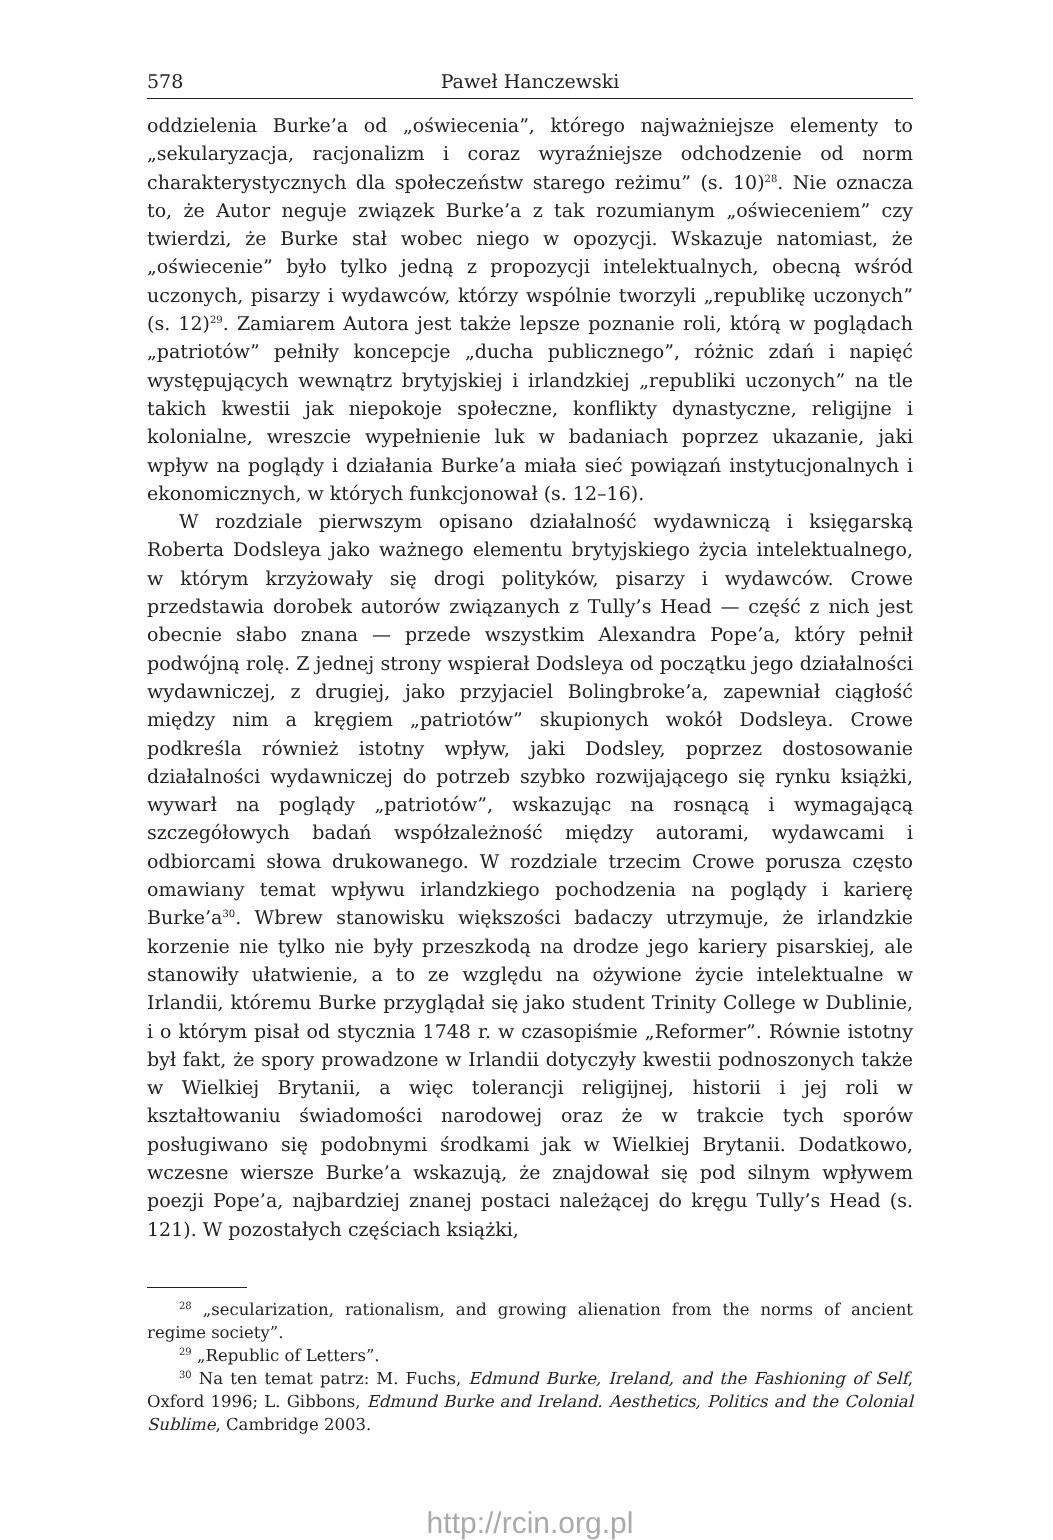578 Paweł Hanczewski
oddzielenia Burke’a od „oświecenia”, którego najważniejsze elementy to „sekularyzacja, racjonalizm i coraz wyraźniejsze odchodzenie od norm charakterystycznych dla społeczeństw starego reżimu” (s. 10)<sup>28</sup>. Nie oznacza to, że Autor neguje związek Burke’a z tak rozumianym „oświeceniem” czy twierdzi, że Burke stał wobec niego w opozycji. Wskazuje natomiast, że „oświecenie” było tylko jedną z propozycji intelektualnych, obecną wśród uczonych, pisarzy i wydawców, którzy wspólnie tworzyli „republikę uczonych” (s. 12)<sup>29</sup>. Zamiarem Autora jest także lepsze poznanie roli, którą w poglądach „patriotów” pełniły koncepcje „ducha publicznego”, różnic zdań i napięć występujących wewnątrz brytyjskiej i irlandzkiej „republiki uczonych” na tle takich kwestii jak niepokoje społeczne, konflikty dynastyczne, religijne i kolonialne, wreszcie wypełnienie luk w badaniach poprzez ukazanie, jaki wpływ na poglądy i działania Burke’a miała sieć powiązań instytucjonalnych i ekonomicznych, w których funkcjonował (s. 12–16).
W rozdziale pierwszym opisano działalność wydawniczą i księgarską Roberta Dodsleya jako ważnego elementu brytyjskiego życia intelektualnego, w którym krzyżowały się drogi polityków, pisarzy i wydawców. Crowe przedstawia dorobek autorów związanych z Tully’s Head — część z nich jest obecnie słabo znana — przede wszystkim Alexandra Pope’a, który pełnił podwójną rolę. Z jednej strony wspierał Dodsleya od początku jego działalności wydawniczej, z drugiej, jako przyjaciel Bolingbroke’a, zapewniał ciągłość między nim a kręgiem „patriotów” skupionych wokół Dodsleya. Crowe podkreśla również istotny wpływ, jaki Dodsley, poprzez dostosowanie działalności wydawniczej do potrzeb szybko rozwijającego się rynku książki, wywarł na poglądy „patriotów”, wskazując na rosnącą i wymagającą szczegółowych badań współzależność między autorami, wydawcami i odbiorcami słowa drukowanego. W rozdziale trzecim Crowe porusza często omawiany temat wpływu irlandzkiego pochodzenia na poglądy i karierę Burke’a<sup>30</sup>. Wbrew stanowisku większości badaczy utrzymuje, że irlandzkie korzenie nie tylko nie były przeszkodą na drodze jego kariery pisarskiej, ale stanowiły ułatwienie, a to ze względu na ożywione życie intelektualne w Irlandii, któremu Burke przyglądał się jako student Trinity College w Dublinie, i o którym pisał od stycznia 1748 r. w czasopiśmie „Reformer”. Równie istotny był fakt, że spory prowadzone w Irlandii dotyczyły kwestii podnoszonych także w Wielkiej Brytanii, a więc tolerancji religijnej, historii i jej roli w kształtowaniu świadomości narodowej oraz że w trakcie tych sporów posługiwano się podobnymi środkami jak w Wielkiej Brytanii. Dodatkowo, wczesne wiersze Burke’a wskazują, że znajdował się pod silnym wpływem poezji Pope’a, najbardziej znanej postaci należącej do kręgu Tully’s Head (s. 121). W pozostałych częściach książki,
<sup>28</sup> „secularization, rationalism, and growing alienation from the norms of ancient regime society”.
<sup>29</sup> „Republic of Letters”.
<sup>30</sup> Na ten temat patrz: M. Fuchs, Edmund Burke, Ireland, and the Fashioning of Self, Oxford 1996; L. Gibbons, Edmund Burke and Ireland. Aesthetics, Politics and the Colonial Sublime, Cambridge 2003.
http://rcin.org.pl